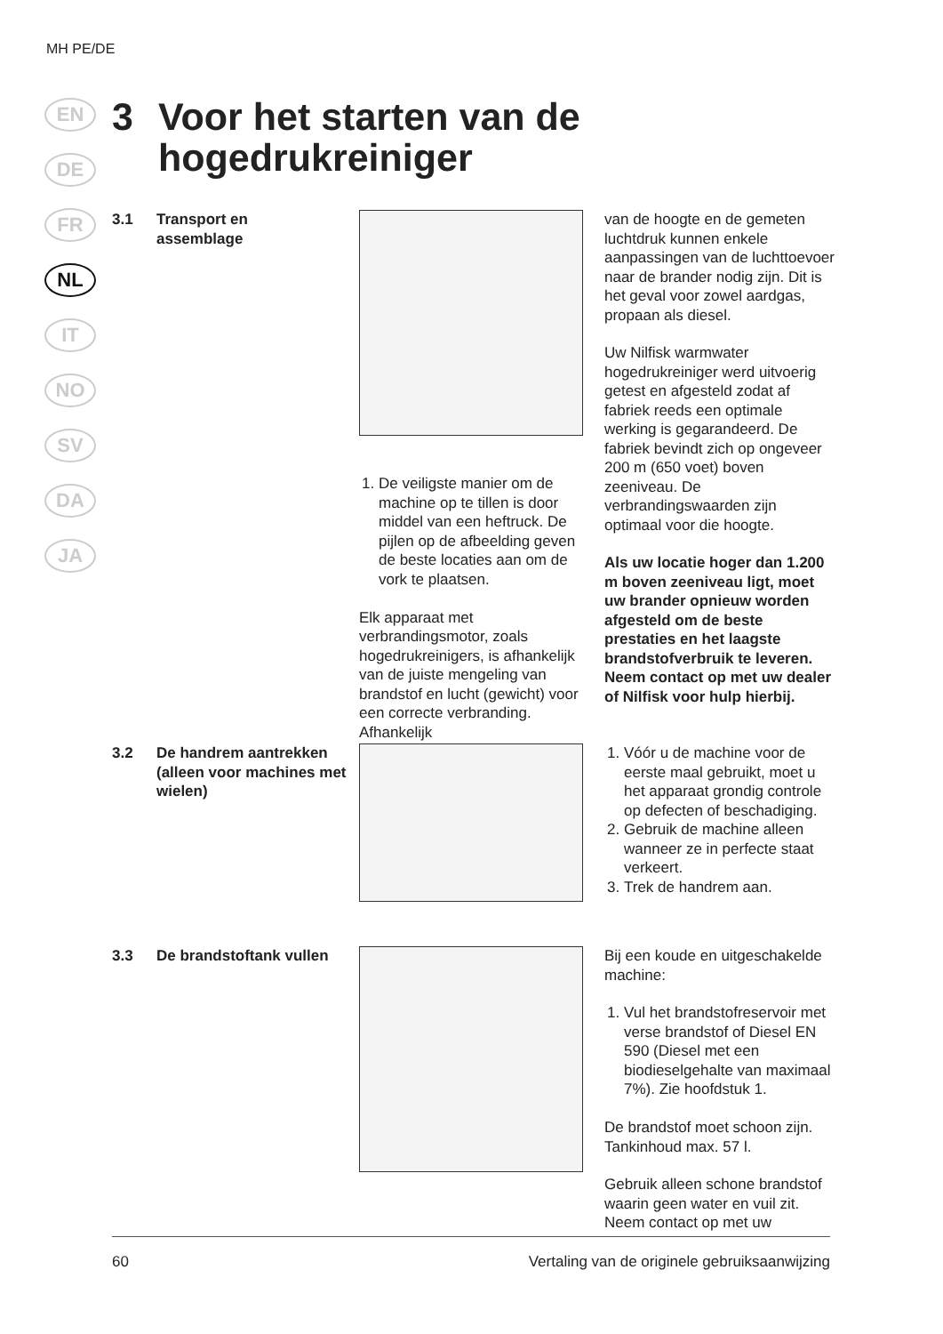MH PE/DE
EN
DE
FR
NL
IT
NO
SV
DA
JA
3 Voor het starten van de
hogedrukreiniger
3.1 Transport en
assemblage
1. De veiligste manier om de machine op te tillen is door middel van een heftruck. De pijlen op de afbeelding geven de beste locaties aan om de vork te plaatsen.
Elk apparaat met verbrandingsmotor, zoals hogedrukreinigers, is afhankelijk van de juiste mengeling van brandstof en lucht (gewicht) voor een correcte verbranding. Afhankelijk
van de hoogte en de gemeten luchtdruk kunnen enkele aanpassingen van de luchttoevoer naar de brander nodig zijn. Dit is het geval voor zowel aardgas, propaan als diesel.
Uw Nilfisk warmwater hogedrukreiniger werd uitvoerig getest en afgesteld zodat af fabriek reeds een optimale werking is gegarandeerd. De fabriek bevindt zich op ongeveer 200 m (650 voet) boven zeeniveau. De verbrandingswaarden zijn optimaal voor die hoogte.
Als uw locatie hoger dan 1.200 m boven zeeniveau ligt, moet uw brander opnieuw worden afgesteld om de beste prestaties en het laagste brandstofverbruik te leveren. Neem contact op met uw dealer of Nilfisk voor hulp hierbij.
3.2 De handrem aantrekken (alleen voor machines met wielen)
1. Vóór u de machine voor de eerste maal gebruikt, moet u het apparaat grondig controle op defecten of beschadiging.
2. Gebruik de machine alleen wanneer ze in perfecte staat verkeert.
3. Trek de handrem aan.
3.3 De brandstoftank vullen Bij een koude en uitgeschakelde machine:
1. Vul het brandstofreservoir met verse brandstof of Diesel EN 590 (Diesel met een biodieselgehalte van maximaal 7%). Zie hoofdstuk 1.
De brandstof moet schoon zijn. Tankinhoud max. 57 l.
Gebruik alleen schone brandstof waarin geen water en vuil zit. Neem contact op met uw
60 Vertaling van de originele gebruiksaanwijzing